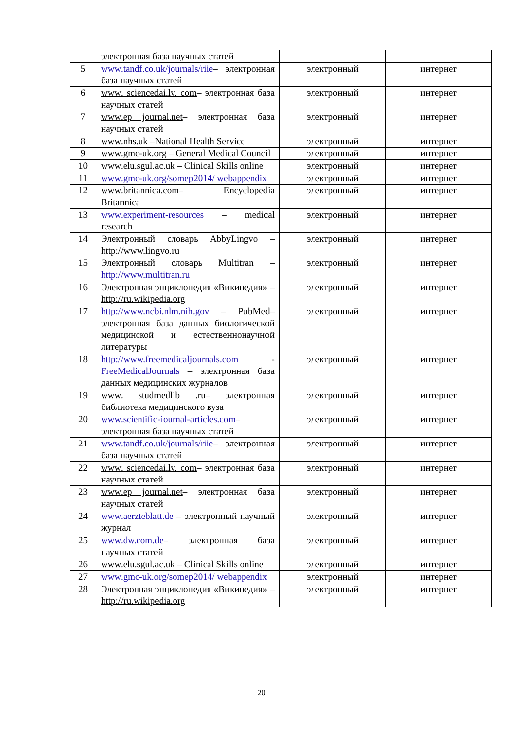| | электронная база научных статей | | |
| 5 | www.tandf.co.uk/journals/riie – электронная база научных статей | электронный | интернет |
| 6 | www. sciencedai.lv. com – электронная база научных статей | электронный | интернет |
| 7 | www.ep journal.net – электронная база научных статей | электронный | интернет |
| 8 | www.nhs.uk –National Health Service | электронный | интернет |
| 9 | www.gmc-uk.org – General Medical Council | электронный | интернет |
| 10 | www.elu.sgul.ac.uk – Clinical Skills online | электронный | интернет |
| 11 | www.gmc-uk.org/somep2014/ webappendix | электронный | интернет |
| 12 | www.britannica.com– Encyclopedia Britannica | электронный | интернет |
| 13 | www.experiment-resources – medical research | электронный | интернет |
| 14 | Электронный словарь AbbyLingvo – http://www.lingvo.ru | электронный | интернет |
| 15 | Электронный словарь Multitran – http://www.multitran.ru | электронный | интернет |
| 16 | Электронная энциклопедия «Википедия» – http://ru.wikipedia.org | электронный | интернет |
| 17 | http://www.ncbi.nlm.nih.gov – PubMed– электронная база данных биологической медицинской и естественнонаучной литературы | электронный | интернет |
| 18 | http://www.freemedicaljournals.com - FreeMedicalJournals – электронная база данных медицинских журналов | электронный | интернет |
| 19 | www. studmedlib .ru – электронная библиотека медицинского вуза | электронный | интернет |
| 20 | www.scientific-iournal-articles.com – электронная база научных статей | электронный | интернет |
| 21 | www.tandf.co.uk/journals/riie – электронная база научных статей | электронный | интернет |
| 22 | www. sciencedai.lv. com – электронная база научных статей | электронный | интернет |
| 23 | www.ep journal.net – электронная база научных статей | электронный | интернет |
| 24 | www.aerzteblatt.de – электронный научный журнал | электронный | интернет |
| 25 | www.dw.com.de – электронная база научных статей | электронный | интернет |
| 26 | www.elu.sgul.ac.uk – Clinical Skills online | электронный | интернет |
| 27 | www.gmc-uk.org/somep2014/ webappendix | электронный | интернет |
| 28 | Электронная энциклопедия «Википедия» – http://ru.wikipedia.org | электронный | интернет |
20